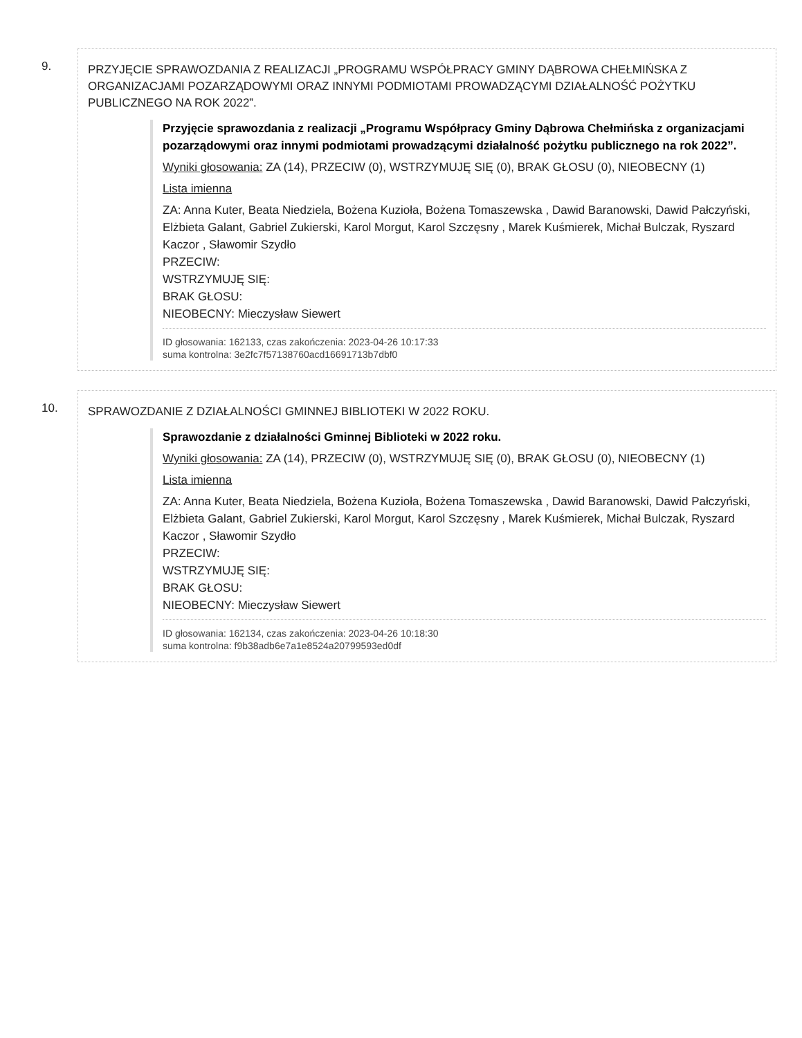9.
PRZYJĘCIE SPRAWOZDANIA Z REALIZACJI „PROGRAMU WSPÓŁPRACY GMINY DĄBROWA CHEŁMIŃSKA Z ORGANIZACJAMI POZARZĄDOWYMI ORAZ INNYMI PODMIOTAMI PROWADZĄCYMI DZIAŁALNOŚĆ POŻYTKU PUBLICZNEGO NA ROK 2022”.
Przyjęcie sprawozdania z realizacji „Programu Współpracy Gminy Dąbrowa Chełmińska z organizacjami pozarządowymi oraz innymi podmiotami prowadzącymi działalność pożytku publicznego na rok 2022”.
Wyniki głosowania: ZA (14), PRZECIW (0), WSTRZYMUJĘ SIĘ (0), BRAK GŁOSU (0), NIEOBECNY (1)
Lista imienna
ZA: Anna Kuter, Beata Niedziela, Bożena Kuzioła, Bożena Tomaszewska , Dawid Baranowski, Dawid Pałczyński, Elżbieta Galant, Gabriel Zukierski, Karol Morgut, Karol Szczęsny , Marek Kuśmierek, Michał Bulczak, Ryszard Kaczor , Sławomir Szydło
PRZECIW:
WSTRZYMUJĘ SIĘ:
BRAK GŁOSU:
NIEOBECNY: Mieczysław Siewert
ID głosowania: 162133, czas zakończenia: 2023-04-26 10:17:33
suma kontrolna: 3e2fc7f57138760acd16691713b7dbf0
10.
SPRAWOZDANIE Z DZIAŁALNOŚCI GMINNEJ BIBLIOTEKI W 2022 ROKU.
Sprawozdanie z działalności Gminnej Biblioteki w 2022 roku.
Wyniki głosowania: ZA (14), PRZECIW (0), WSTRZYMUJĘ SIĘ (0), BRAK GŁOSU (0), NIEOBECNY (1)
Lista imienna
ZA: Anna Kuter, Beata Niedziela, Bożena Kuzioła, Bożena Tomaszewska , Dawid Baranowski, Dawid Pałczyński, Elżbieta Galant, Gabriel Zukierski, Karol Morgut, Karol Szczęsny , Marek Kuśmierek, Michał Bulczak, Ryszard Kaczor , Sławomir Szydło
PRZECIW:
WSTRZYMUJĘ SIĘ:
BRAK GŁOSU:
NIEOBECNY: Mieczysław Siewert
ID głosowania: 162134, czas zakończenia: 2023-04-26 10:18:30
suma kontrolna: f9b38adb6e7a1e8524a20799593ed0df